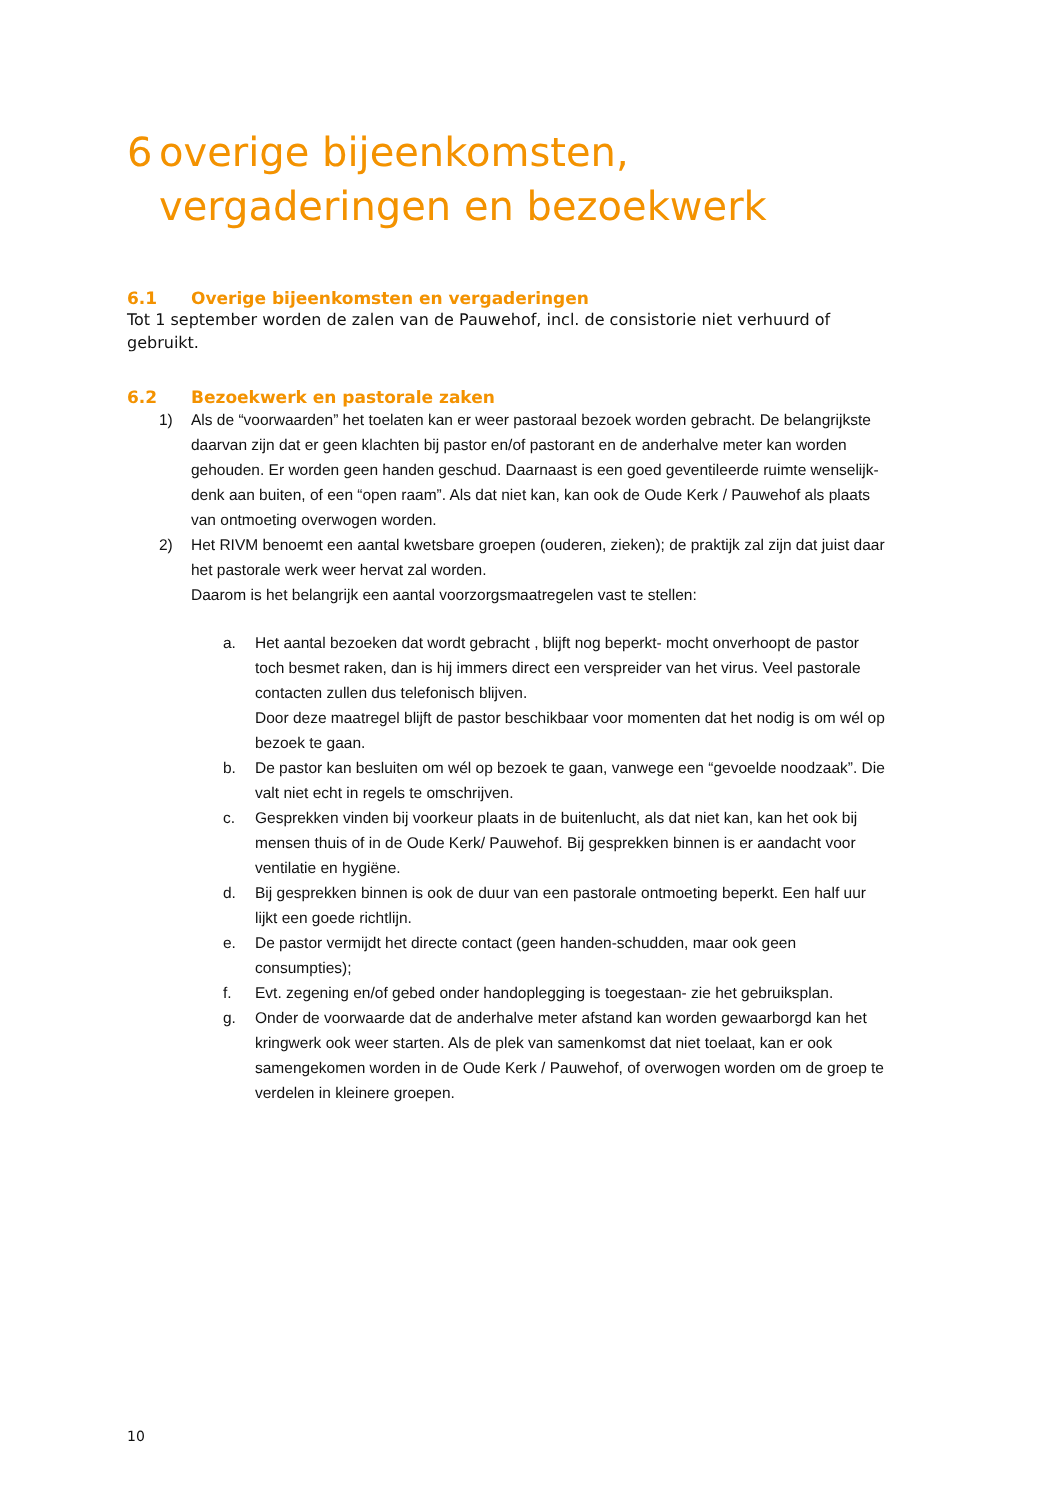6 overige bijeenkomsten,
vergaderingen en bezoekwerk
6.1 Overige bijeenkomsten en vergaderingen
Tot 1 september worden de zalen van de Pauwehof, incl. de consistorie niet verhuurd of gebruikt.
6.2 Bezoekwerk en pastorale zaken
1) Als de “voorwaarden” het toelaten kan er weer pastoraal bezoek worden gebracht. De belangrijkste daarvan zijn dat er geen klachten bij pastor en/of pastorant en de anderhalve meter kan worden gehouden. Er worden geen handen geschud. Daarnaast is een goed geventileerde ruimte wenselijk- denk aan buiten, of een “open raam”. Als dat niet kan, kan ook de Oude Kerk / Pauwehof als plaats van ontmoeting overwogen worden.
2) Het RIVM benoemt een aantal kwetsbare groepen (ouderen, zieken); de praktijk zal zijn dat juist daar het pastorale werk weer hervat zal worden.
Daarom is het belangrijk een aantal voorzorgsmaatregelen vast te stellen:
a. Het aantal bezoeken dat wordt gebracht , blijft nog beperkt- mocht onverhoopt de pastor toch besmet raken, dan is hij immers direct een verspreider van het virus. Veel pastorale contacten zullen dus telefonisch blijven.
Door deze maatregel blijft de pastor beschikbaar voor momenten dat het nodig is om wél op bezoek te gaan.
b. De pastor kan besluiten om wél op bezoek te gaan, vanwege een “gevoelde noodzaak”. Die valt niet echt in regels te omschrijven.
c. Gesprekken vinden bij voorkeur plaats in de buitenlucht, als dat niet kan, kan het ook bij mensen thuis of in de Oude Kerk/ Pauwehof. Bij gesprekken binnen is er aandacht voor ventilatie en hygiëne.
d. Bij gesprekken binnen is ook de duur van een pastorale ontmoeting beperkt. Een half uur lijkt een goede richtlijn.
e. De pastor vermijdt het directe contact (geen handen-schudden, maar ook geen consumpties);
f. Evt. zegening en/of gebed onder handoplegging is toegestaan- zie het gebruiksplan.
g. Onder de voorwaarde dat de anderhalve meter afstand kan worden gewaarborgd kan het kringwerk ook weer starten. Als de plek van samenkomst dat niet toelaat, kan er ook samengekomen worden in de Oude Kerk / Pauwehof, of overwogen worden om de groep te verdelen in kleinere groepen.
10